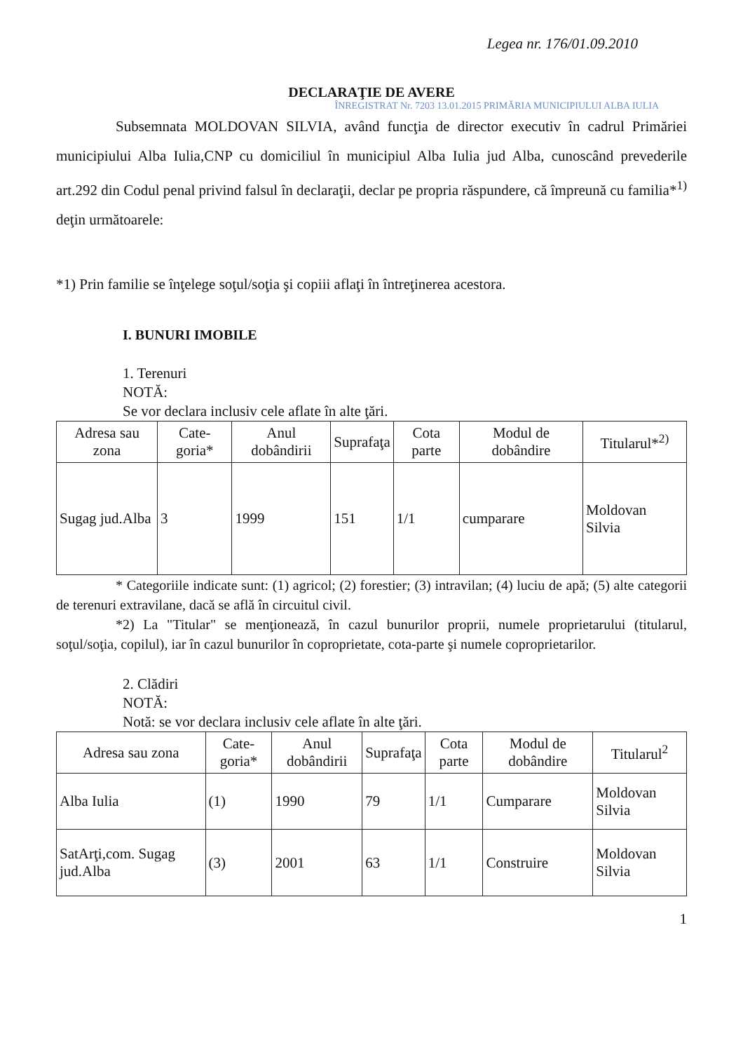Legea nr. 176/01.09.2010
DECLARAŢIE DE AVERE
ÎNREGISTRAT Nr. 7203 13.01.2015 PRIMĂRIA MUNICIPIULUI ALBA IULIA
Subsemnata MOLDOVAN SILVIA, având funcţia de director executiv în cadrul Primăriei municipiului Alba Iulia,CNP cu domiciliul în municipiul Alba Iulia jud Alba, cunoscând prevederile art.292 din Codul penal privind falsul în declaraţii, declar pe propria răspundere, că împreună cu familia*<sup>1)</sup> deţin următoarele:
*1) Prin familie se înţelege soţul/soţia şi copiii aflaţi în întreţinerea acestora.
I. BUNURI IMOBILE
1. Terenuri
NOTĂ:
Se vor declara inclusiv cele aflate în alte ţări.
| Adresa sau zona | Cate-goria* | Anul dobândirii | Suprafaţa | Cota parte | Modul de dobândire | Titularul*<sup>2)</sup> |
| --- | --- | --- | --- | --- | --- | --- |
| Sugag jud.Alba | 3 | 1999 | 151 | 1/1 | cumparare | Moldovan Silvia |
* Categoriile indicate sunt: (1) agricol; (2) forestier; (3) intravilan; (4) luciu de apă; (5) alte categorii de terenuri extravilane, dacă se află în circuitul civil.
*2) La "Titular" se menţionează, în cazul bunurilor proprii, numele proprietarului (titularul, soţul/soţia, copilul), iar în cazul bunurilor în coproprietate, cota-parte şi numele coproprietarilor.
2. Clădiri
NOTĂ:
Notă: se vor declara inclusiv cele aflate în alte ţări.
| Adresa sau zona | Cate-goria* | Anul dobândirii | Suprafaţa | Cota parte | Modul de dobândire | Titularul<sup>2</sup> |
| --- | --- | --- | --- | --- | --- | --- |
| Alba Iulia | (1) | 1990 | 79 | 1/1 | Cumparare | Moldovan Silvia |
| SatArţi,com. Sugag jud.Alba | (3) | 2001 | 63 | 1/1 | Construire | Moldovan Silvia |
1